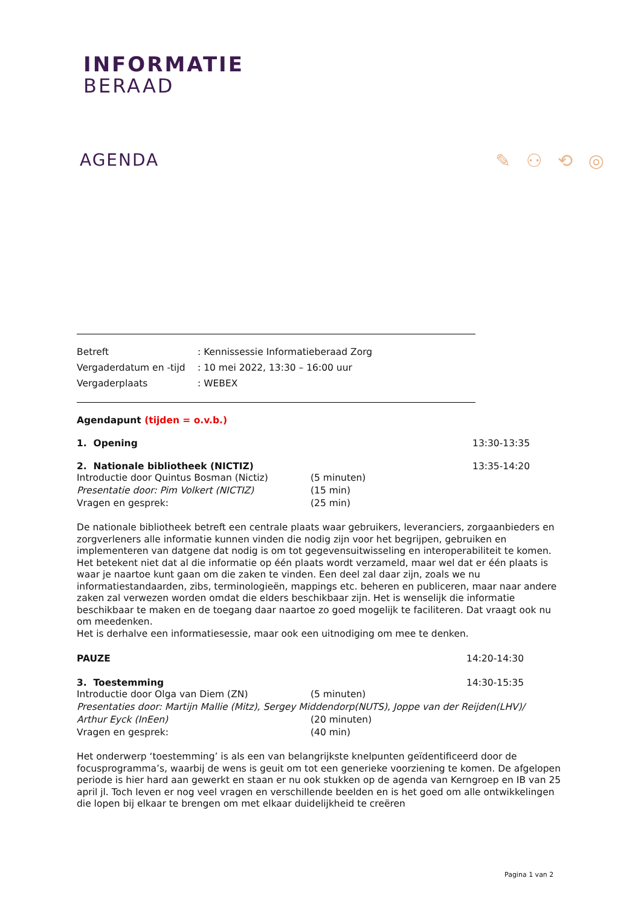INFORMATIE
BERAAD
AGENDA ✎ ⚇ ⟲ ◎
Betreft
: Kennissessie Informatieberaad Zorg
Vergaderdatum en -tijd
: 10 mei 2022, 13:30 – 16:00 uur
Vergaderplaats
: WEBEX
Agendapunt (tijden = o.v.b.)
1. Opening 13:30-13:35
2. Nationale bibliotheek (NICTIZ) 13:35-14:20
Introductie door Quintus Bosman (Nictiz)
(5 minuten)
Presentatie door: Pim Volkert (NICTIZ)
(15 min)
Vragen en gesprek:
(25 min)
De nationale bibliotheek betreft een centrale plaats waar gebruikers, leveranciers, zorgaanbieders en zorgverleners alle informatie kunnen vinden die nodig zijn voor het begrijpen, gebruiken en implementeren van datgene dat nodig is om tot gegevensuitwisseling en interoperabiliteit te komen. Het betekent niet dat al die informatie op één plaats wordt verzameld, maar wel dat er één plaats is waar je naartoe kunt gaan om die zaken te vinden. Een deel zal daar zijn, zoals we nu informatiestandaarden, zibs, terminologieën, mappings etc. beheren en publiceren, maar naar andere zaken zal verwezen worden omdat die elders beschikbaar zijn. Het is wenselijk die informatie beschikbaar te maken en de toegang daar naartoe zo goed mogelijk te faciliteren. Dat vraagt ook nu om meedenken.
Het is derhalve een informatiesessie, maar ook een uitnodiging om mee te denken.
PAUZE 14:20-14:30
3. Toestemming 14:30-15:35
Introductie door Olga van Diem (ZN)
(5 minuten)
Presentaties door: Martijn Mallie (Mitz), Sergey Middendorp(NUTS), Joppe van der Reijden(LHV)/
Arthur Eyck (InEen)
(20 minuten)
Vragen en gesprek:
(40 min)
Het onderwerp ‘toestemming’ is als een van belangrijkste knelpunten geïdentificeerd door de focusprogramma’s, waarbij de wens is geuit om tot een generieke voorziening te komen. De afgelopen periode is hier hard aan gewerkt en staan er nu ook stukken op de agenda van Kerngroep en IB van 25 april jl. Toch leven er nog veel vragen en verschillende beelden en is het goed om alle ontwikkelingen die lopen bij elkaar te brengen om met elkaar duidelijkheid te creëren
Pagina 1 van 2